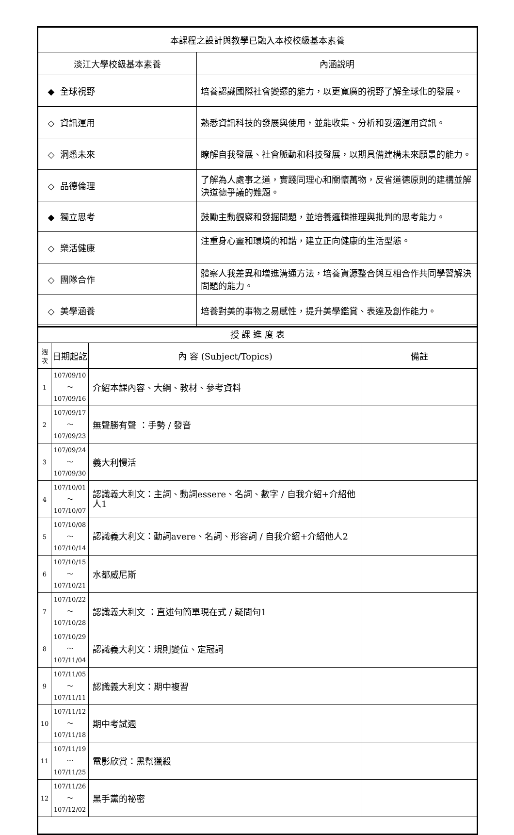| 本課程之設計與教學已融入本校校級基本素養 | |
| --- | --- |
| 淡江大學校級基本素養 | 內涵說明 |
| ◆ 全球視野 | 培養認識國際社會變遷的能力，以更寬廣的視野了解全球化的發展。 |
| ◇ 資訊運用 | 熟悉資訊科技的發展與使用，並能收集、分析和妥適運用資訊。 |
| ◇ 洞悉未來 | 瞭解自我發展、社會脈動和科技發展，以期具備建構未來願景的能力。 |
| ◇ 品德倫理 | 了解為人處事之道，實踐同理心和關懷萬物，反省道德原則的建構並解決道德爭議的難題。 |
| ◆ 獨立思考 | 鼓勵主動觀察和發掘問題，並培養邏輯推理與批判的思考能力。 |
| ◇ 樂活健康 | 注重身心靈和環境的和諧，建立正向健康的生活型態。 |
| ◇ 團隊合作 | 體察人我差異和增進溝通方法，培養資源整合與互相合作共同學習解決問題的能力。 |
| ◇ 美學涵養 | 培養對美的事物之易感性，提升美學鑑賞、表達及創作能力。 |
| 授 課 進 度 表 | | | |
| --- | --- | --- | --- |
| 週次 | 日期起訖 | 內 容 (Subject/Topics) | 備註 |
| 1 | 107/09/10～ 107/09/16 | 介紹本課內容、大綱、教材、參考資料 | |
| 2 | 107/09/17～ 107/09/23 | 無聲勝有聲 ：手勢 / 發音 | |
| 3 | 107/09/24～ 107/09/30 | 義大利慢活 | |
| 4 | 107/10/01～ 107/10/07 | 認識義大利文：主詞、動詞essere、名詞、數字 / 自我介紹+介紹他人1 | |
| 5 | 107/10/08～ 107/10/14 | 認識義大利文：動詞avere、名詞、形容詞 / 自我介紹+介紹他人2 | |
| 6 | 107/10/15～ 107/10/21 | 水都威尼斯 | |
| 7 | 107/10/22～ 107/10/28 | 認識義大利文 ：直述句簡單現在式 / 疑問句1 | |
| 8 | 107/10/29～ 107/11/04 | 認識義大利文：規則變位、定冠詞 | |
| 9 | 107/11/05～ 107/11/11 | 認識義大利文：期中複習 | |
| 10 | 107/11/12～ 107/11/18 | 期中考試週 | |
| 11 | 107/11/19～ 107/11/25 | 電影欣賞：黑幫獵殺 | |
| 12 | 107/11/26～ 107/12/02 | 黑手黨的祕密 | |